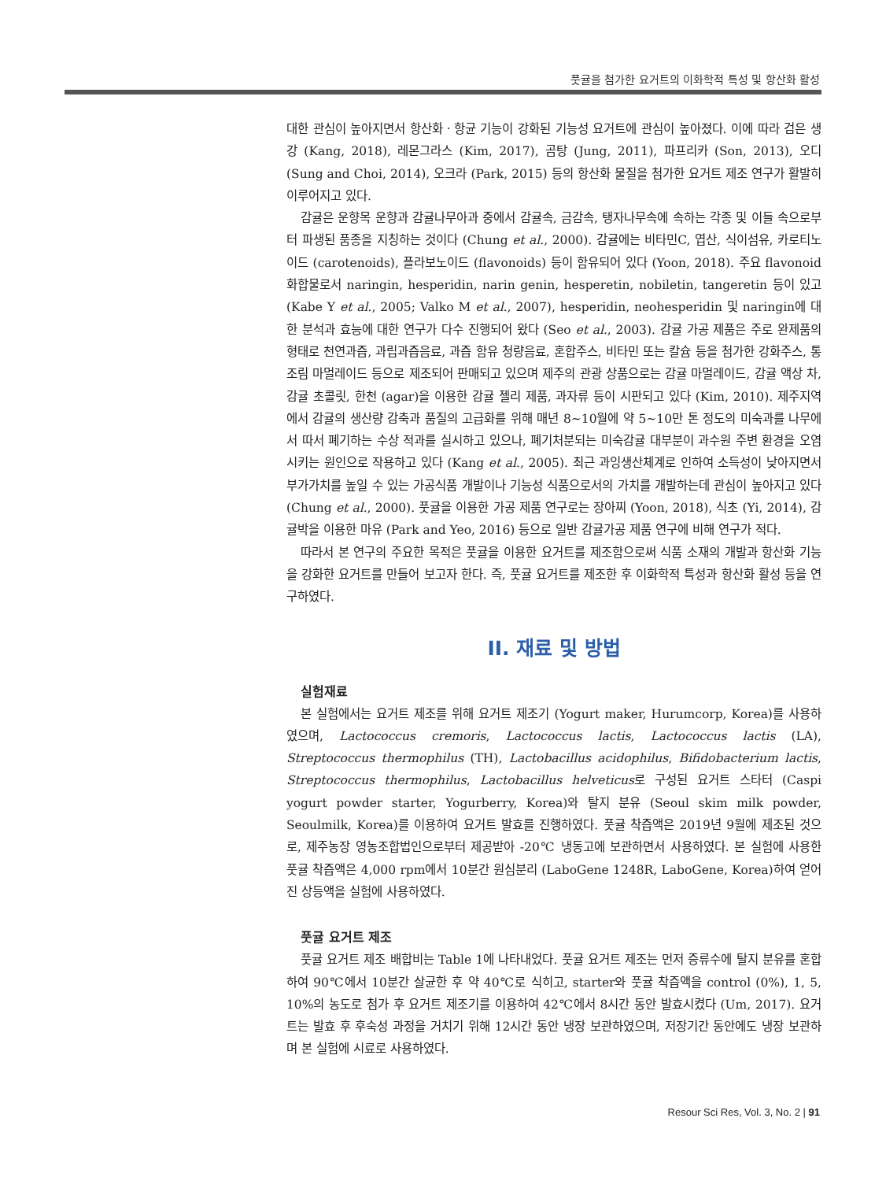풋귤을 첨가한 요거트의 이화학적 특성 및 항산화 활성
대한 관심이 높아지면서 항산화ㆍ항균 기능이 강화된 기능성 요거트에 관심이 높아졌다. 이에 따라 검은 생강 (Kang, 2018), 레몬그라스 (Kim, 2017), 곰탕 (Jung, 2011), 파프리카 (Son, 2013), 오디 (Sung and Choi, 2014), 오크라 (Park, 2015) 등의 항산화 물질을 첨가한 요거트 제조 연구가 활발히 이루어지고 있다.
감귤은 운향목 운향과 감귤나무아과 중에서 감귤속, 금감속, 탱자나무속에 속하는 각종 및 이들 속으로부터 파생된 품종을 지칭하는 것이다 (Chung et al., 2000). 감귤에는 비타민C, 엽산, 식이섬유, 카로티노이드 (carotenoids), 플라보노이드 (flavonoids) 등이 함유되어 있다 (Yoon, 2018). 주요 flavonoid 화합물로서 naringin, hesperidin, narin genin, hesperetin, nobiletin, tangeretin 등이 있고 (Kabe Y et al., 2005; Valko M et al., 2007), hesperidin, neohesperidin 및 naringin에 대한 분석과 효능에 대한 연구가 다수 진행되어 왔다 (Seo et al., 2003). 감귤 가공 제품은 주로 완제품의 형태로 천연과즙, 과립과즙음료, 과즙 함유 청량음료, 혼합주스, 비타민 또는 칼슘 등을 첨가한 강화주스, 통조림 마멀레이드 등으로 제조되어 판매되고 있으며 제주의 관광 상품으로는 감귤 마멀레이드, 감귤 액상 차, 감귤 초콜릿, 한천 (agar)을 이용한 감귤 젤리 제품, 과자류 등이 시판되고 있다 (Kim, 2010). 제주지역에서 감귤의 생산량 감축과 품질의 고급화를 위해 매년 8~10월에 약 5~10만 톤 정도의 미숙과를 나무에서 따서 폐기하는 수상 적과를 실시하고 있으나, 폐기처분되는 미숙감귤 대부분이 과수원 주변 환경을 오염시키는 원인으로 작용하고 있다 (Kang et al., 2005). 최근 과잉생산체계로 인하여 소득성이 낮아지면서 부가가치를 높일 수 있는 가공식품 개발이나 기능성 식품으로서의 가치를 개발하는데 관심이 높아지고 있다 (Chung et al., 2000). 풋귤을 이용한 가공 제품 연구로는 장아찌 (Yoon, 2018), 식초 (Yi, 2014), 감귤박을 이용한 마유 (Park and Yeo, 2016) 등으로 일반 감귤가공 제품 연구에 비해 연구가 적다.
따라서 본 연구의 주요한 목적은 풋귤을 이용한 요거트를 제조함으로써 식품 소재의 개발과 항산화 기능을 강화한 요거트를 만들어 보고자 한다. 즉, 풋귤 요거트를 제조한 후 이화학적 특성과 항산화 활성 등을 연구하였다.
II. 재료 및 방법
실험재료
본 실험에서는 요거트 제조를 위해 요거트 제조기 (Yogurt maker, Hurumcorp, Korea)를 사용하였으며, Lactococcus cremoris, Lactococcus lactis, Lactococcus lactis (LA), Streptococcus thermophilus (TH), Lactobacillus acidophilus, Bifidobacterium lactis, Streptococcus thermophilus, Lactobacillus helveticus로 구성된 요거트 스타터 (Caspi yogurt powder starter, Yogurberry, Korea)와 탈지 분유 (Seoul skim milk powder, Seoulmilk, Korea)를 이용하여 요거트 발효를 진행하였다. 풋귤 착즙액은 2019년 9월에 제조된 것으로, 제주농장 영농조합법인으로부터 제공받아 -20℃ 냉동고에 보관하면서 사용하였다. 본 실험에 사용한 풋귤 착즙액은 4,000 rpm에서 10분간 원심분리 (LaboGene 1248R, LaboGene, Korea)하여 얻어진 상등액을 실험에 사용하였다.
풋귤 요거트 제조
풋귤 요거트 제조 배합비는 Table 1에 나타내었다. 풋귤 요거트 제조는 먼저 증류수에 탈지 분유를 혼합하여 90℃에서 10분간 살균한 후 약 40℃로 식히고, starter와 풋귤 착즙액을 control (0%), 1, 5, 10%의 농도로 첨가 후 요거트 제조기를 이용하여 42℃에서 8시간 동안 발효시켰다 (Um, 2017). 요거트는 발효 후 후숙성 과정을 거치기 위해 12시간 동안 냉장 보관하였으며, 저장기간 동안에도 냉장 보관하며 본 실험에 시료로 사용하였다.
Resour Sci Res, Vol. 3, No. 2 | 91